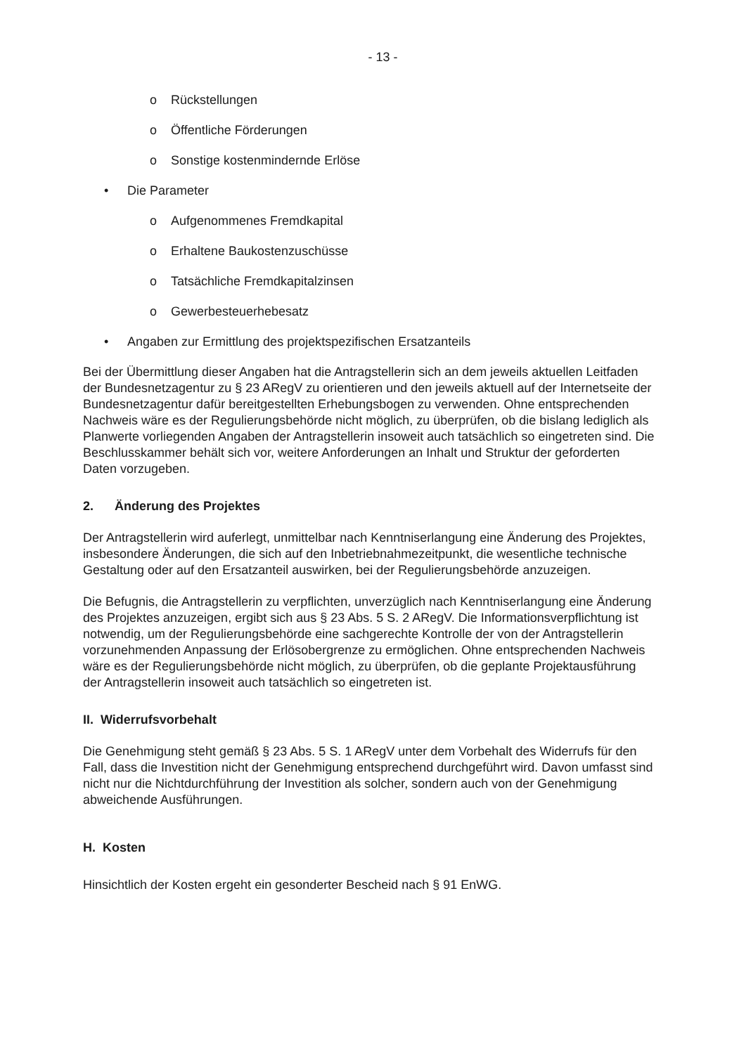- 13 -
o Rückstellungen
o Öffentliche Förderungen
o Sonstige kostenmindernde Erlöse
• Die Parameter
o Aufgenommenes Fremdkapital
o Erhaltene Baukostenzuschüsse
o Tatsächliche Fremdkapitalzinsen
o Gewerbesteuerhebesatz
• Angaben zur Ermittlung des projektspezifischen Ersatzanteils
Bei der Übermittlung dieser Angaben hat die Antragstellerin sich an dem jeweils aktuellen Leitfaden der Bundesnetzagentur zu § 23 ARegV zu orientieren und den jeweils aktuell auf der Internetseite der Bundesnetzagentur dafür bereitgestellten Erhebungsbogen zu verwenden. Ohne entsprechenden Nachweis wäre es der Regulierungsbehörde nicht möglich, zu überprüfen, ob die bislang lediglich als Planwerte vorliegenden Angaben der Antragstellerin insoweit auch tatsächlich so eingetreten sind. Die Beschlusskammer behält sich vor, weitere Anforderungen an Inhalt und Struktur der geforderten Daten vorzugeben.
2. Änderung des Projektes
Der Antragstellerin wird auferlegt, unmittelbar nach Kenntniserlangung eine Änderung des Projektes, insbesondere Änderungen, die sich auf den Inbetriebnahmezeitpunkt, die wesentliche technische Gestaltung oder auf den Ersatzanteil auswirken, bei der Regulierungsbehörde anzuzeigen.
Die Befugnis, die Antragstellerin zu verpflichten, unverzüglich nach Kenntniserlangung eine Änderung des Projektes anzuzeigen, ergibt sich aus § 23 Abs. 5 S. 2 ARegV. Die Informationsverpflichtung ist notwendig, um der Regulierungsbehörde eine sachgerechte Kontrolle der von der Antragstellerin vorzunehmenden Anpassung der Erlösobergrenze zu ermöglichen. Ohne entsprechenden Nachweis wäre es der Regulierungsbehörde nicht möglich, zu überprüfen, ob die geplante Projektausführung der Antragstellerin insoweit auch tatsächlich so eingetreten ist.
II. Widerrufsvorbehalt
Die Genehmigung steht gemäß § 23 Abs. 5 S. 1 ARegV unter dem Vorbehalt des Widerrufs für den Fall, dass die Investition nicht der Genehmigung entsprechend durchgeführt wird. Davon umfasst sind nicht nur die Nichtdurchführung der Investition als solcher, sondern auch von der Genehmigung abweichende Ausführungen.
H. Kosten
Hinsichtlich der Kosten ergeht ein gesonderter Bescheid nach § 91 EnWG.